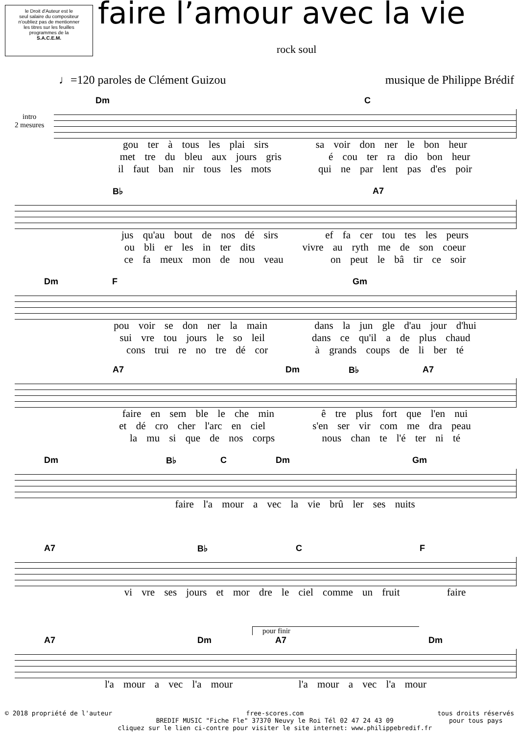le Droit d'Auteur est le
seul salaire du compositeur
n'oubliez pas de mentionner
les titres sur les feuilles
programmes de la
S.A.C.E.M.
faire l’amour avec la vie
rock soul
♩=120 paroles de Clément Guizou musique de Philippe Brédif
Dm C
intro
2 mesures
gou ter à tous les plai sirs sa voir don ner le bon heur
met tre du bleu aux jours gris é cou ter ra dio bon heur
il faut ban nir tous les mots qui ne par lent pas d'es poir
B♭ A7
jus qu'au bout de nos dé sirs ef fa cer tou tes les peurs
ou bli er les in ter dits vivre au ryth me de son coeur
ce fa meux mon de nou veau on peut le bâ tir ce soir
Dm F Gm
pou voir se don ner la main dans la jun gle d'au jour d'hui
sui vre tou jours le so leil dans ce qu'il a de plus chaud
cons trui re no tre dé cor à grands coups de li ber té
A7 Dm B♭ A7
faire en sem ble le che min ê tre plus fort que l'en nui
et dé cro cher l'arc en ciel s'en ser vir com me dra peau
la mu si que de nos corps nous chan te l'é ter ni té
Dm B♭ C Dm Gm
faire l'a mour a vec la vie brû ler ses nuits
A7 B♭ C F
vi vre ses jours et mor dre le ciel comme un fruit faire
pour finir
A7 Dm A7 Dm
l'a mour a vec l'a mour l'a mour a vec l'a mour
© 2018 propriété de l'auteur free-scores.com
BREDIF MUSIC "Fiche Fle" 37370 Neuvy le Roi Tél 02 47 24 43 09
cliquez sur le lien ci-contre pour visiter le site internet: www.philippebredif.fr tous droits réservés
pour tous pays